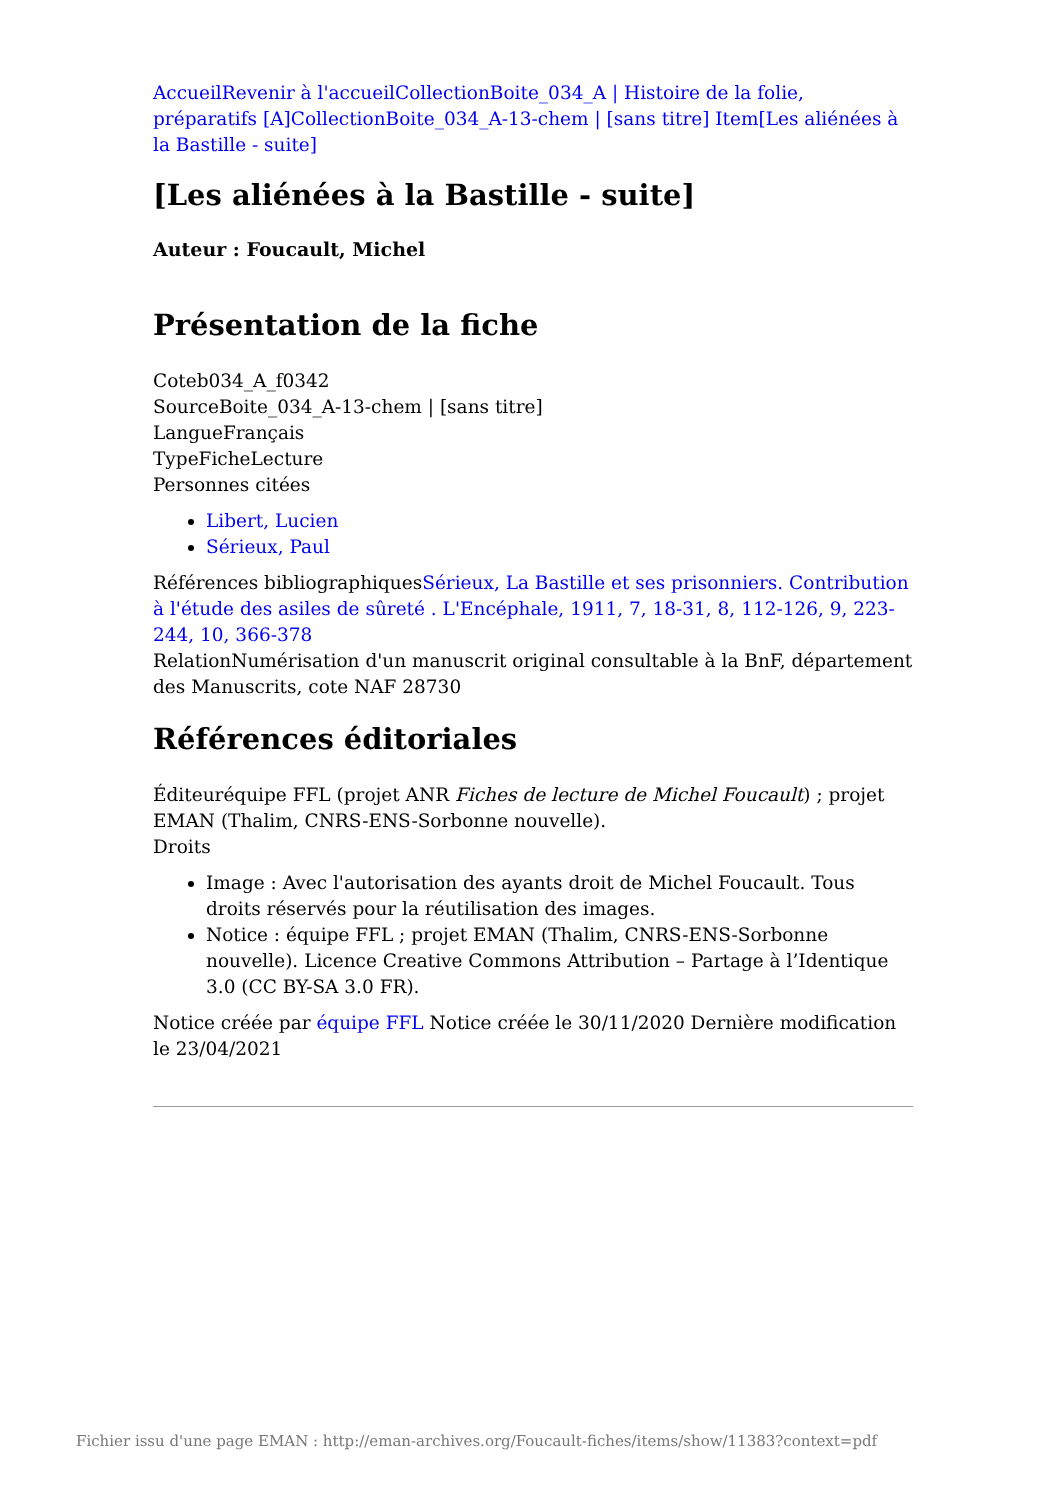Accueil Revenir à l'accueil Collection Boite_034_A | Histoire de la folie, préparatifs [A] Collection Boite_034_A-13-chem | [sans titre] Item[Les aliénées à la Bastille - suite]
[Les aliénées à la Bastille - suite]
Auteur : Foucault, Michel
Présentation de la fiche
Coteb034_A_f0342
SourceBoite_034_A-13-chem | [sans titre]
LangueFrançais
TypeFicheLecture
Personnes citées
Libert, Lucien
Sérieux, Paul
Références bibliographiquesSérieux, La Bastille et ses prisonniers. Contribution à l'étude des asiles de sûreté . L'Encéphale, 1911, 7, 18-31, 8, 112-126, 9, 223-244, 10, 366-378
RelationNumérisation d'un manuscrit original consultable à la BnF, département des Manuscrits, cote NAF 28730
Références éditoriales
Éditeuréquipe FFL (projet ANR Fiches de lecture de Michel Foucault) ; projet EMAN (Thalim, CNRS-ENS-Sorbonne nouvelle).
Droits
Image : Avec l'autorisation des ayants droit de Michel Foucault. Tous droits réservés pour la réutilisation des images.
Notice : équipe FFL ; projet EMAN (Thalim, CNRS-ENS-Sorbonne nouvelle). Licence Creative Commons Attribution – Partage à l’Identique 3.0 (CC BY-SA 3.0 FR).
Notice créée par équipe FFL Notice créée le 30/11/2020 Dernière modification le 23/04/2021
Fichier issu d'une page EMAN : http://eman-archives.org/Foucault-fiches/items/show/11383?context=pdf